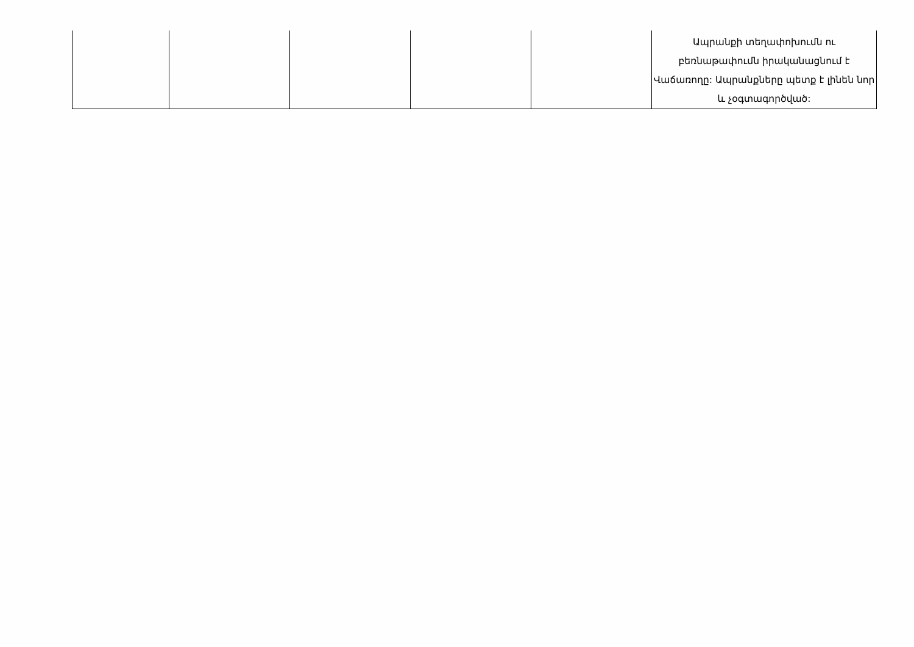| | | | | | Ապրանքի տեղափոխումն ու բեռնաթափումն իրականացնում է Վաճառողը: Ապրանքները պետք է լինեն նոր և չօգտագործված: |